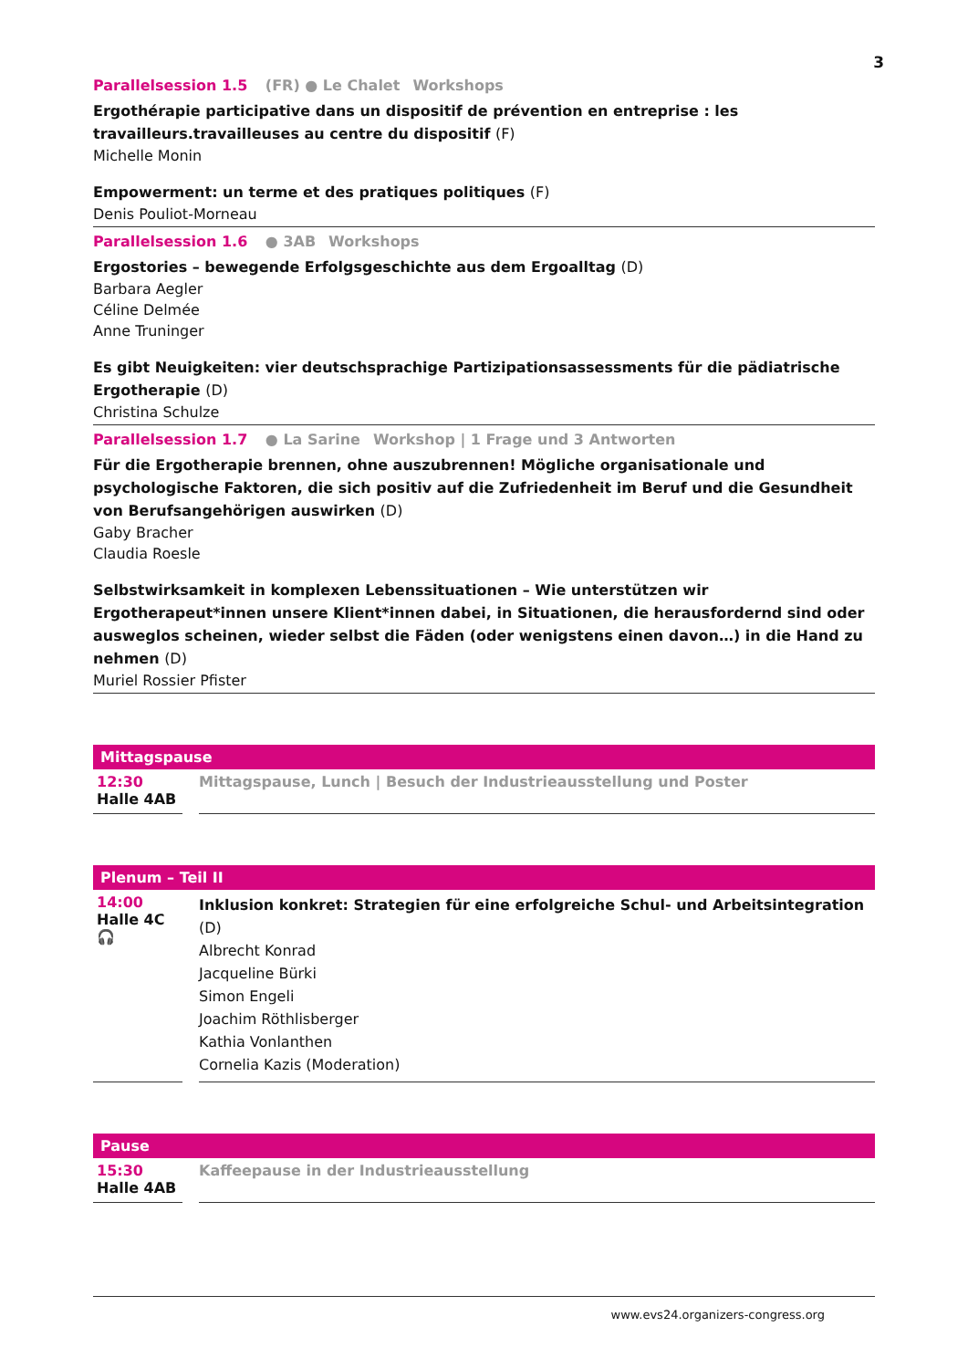3
Parallelsession 1.5 (FR) ● Le Chalet Workshops
Ergothérapie participative dans un dispositif de prévention en entreprise : les travailleurs.travailleuses au centre du dispositif (F)
Michelle Monin
Empowerment: un terme et des pratiques politiques (F)
Denis Pouliot-Morneau
Parallelsession 1.6 ● 3AB Workshops
Ergostories – bewegende Erfolgsgeschichte aus dem Ergoalltag (D)
Barbara Aegler
Céline Delmée
Anne Truninger
Es gibt Neuigkeiten: vier deutschsprachige Partizipationsassessments für die pädiatrische Ergotherapie (D)
Christina Schulze
Parallelsession 1.7 ● La Sarine Workshop | 1 Frage und 3 Antworten
Für die Ergotherapie brennen, ohne auszubrennen! Mögliche organisationale und psychologische Faktoren, die sich positiv auf die Zufriedenheit im Beruf und die Gesundheit von Berufsangehörigen auswirken (D)
Gaby Bracher
Claudia Roesle
Selbstwirksamkeit in komplexen Lebenssituationen – Wie unterstützen wir Ergotherapeut*innen unsere Klient*innen dabei, in Situationen, die herausfordernd sind oder ausweglos scheinen, wieder selbst die Fäden (oder wenigstens einen davon…) in die Hand zu nehmen (D)
Muriel Rossier Pfister
Mittagspause
12:30
Halle 4AB
Mittagspause, Lunch | Besuch der Industrieausstellung und Poster
Plenum – Teil II
14:00
Halle 4C
🎧
Inklusion konkret: Strategien für eine erfolgreiche Schul- und Arbeitsintegration (D)
Albrecht Konrad
Jacqueline Bürki
Simon Engeli
Joachim Röthlisberger
Kathia Vonlanthen
Cornelia Kazis (Moderation)
Pause
15:30
Halle 4AB
Kaffeepause in der Industrieausstellung
www.evs24.organizers-congress.org